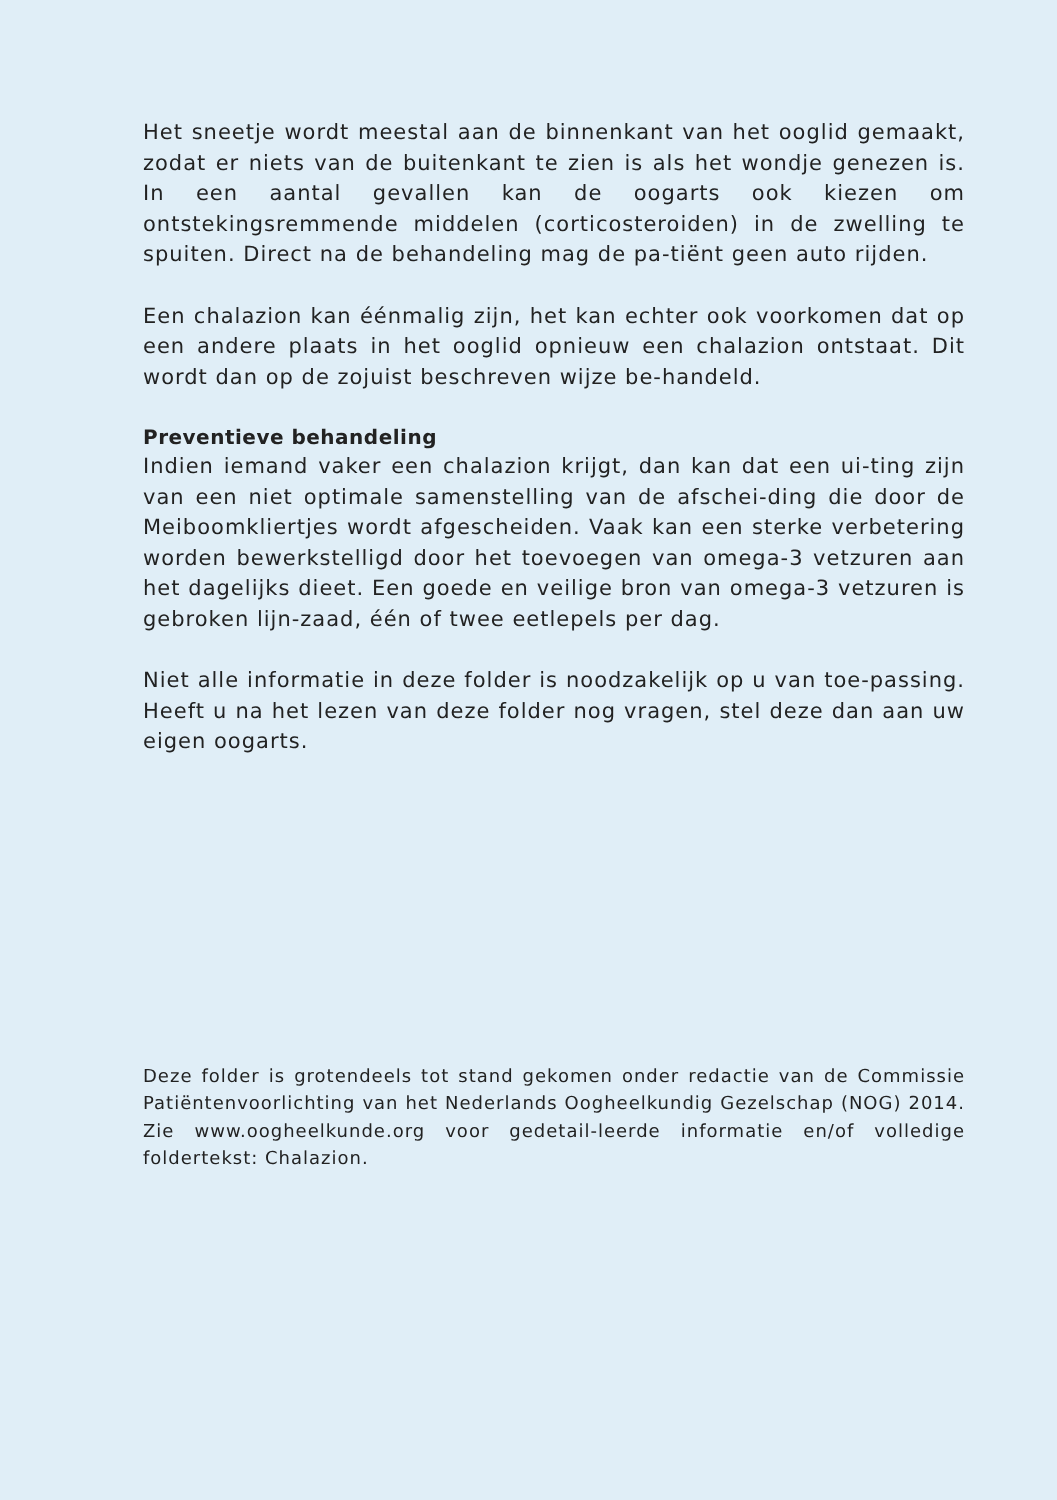Het sneetje wordt meestal aan de binnenkant van het ooglid gemaakt, zodat er niets van de buitenkant te zien is als het wondje genezen is. In een aantal gevallen kan de oogarts ook kiezen om ontstekingsremmende middelen (corticosteroiden) in de zwelling te spuiten. Direct na de behandeling mag de pa-tiënt geen auto rijden.
Een chalazion kan éénmalig zijn, het kan echter ook voorkomen dat op een andere plaats in het ooglid opnieuw een chalazion ontstaat. Dit wordt dan op de zojuist beschreven wijze be-handeld.
Preventieve behandeling
Indien iemand vaker een chalazion krijgt, dan kan dat een ui-ting zijn van een niet optimale samenstelling van de afschei-ding die door de Meiboomkliertjes wordt afgescheiden. Vaak kan een sterke verbetering worden bewerkstelligd door het toevoegen van omega-3 vetzuren aan het dagelijks dieet. Een goede en veilige bron van omega-3 vetzuren is gebroken lijn-zaad, één of twee eetlepels per dag.
Niet alle informatie in deze folder is noodzakelijk op u van toe-passing. Heeft u na het lezen van deze folder nog vragen, stel deze dan aan uw eigen oogarts.
Deze folder is grotendeels tot stand gekomen onder redactie van de Commissie Patiëntenvoorlichting van het Nederlands Oogheelkundig Gezelschap (NOG) 2014. Zie www.oogheelkunde.org voor gedetail-leerde informatie en/of volledige foldertekst: Chalazion.